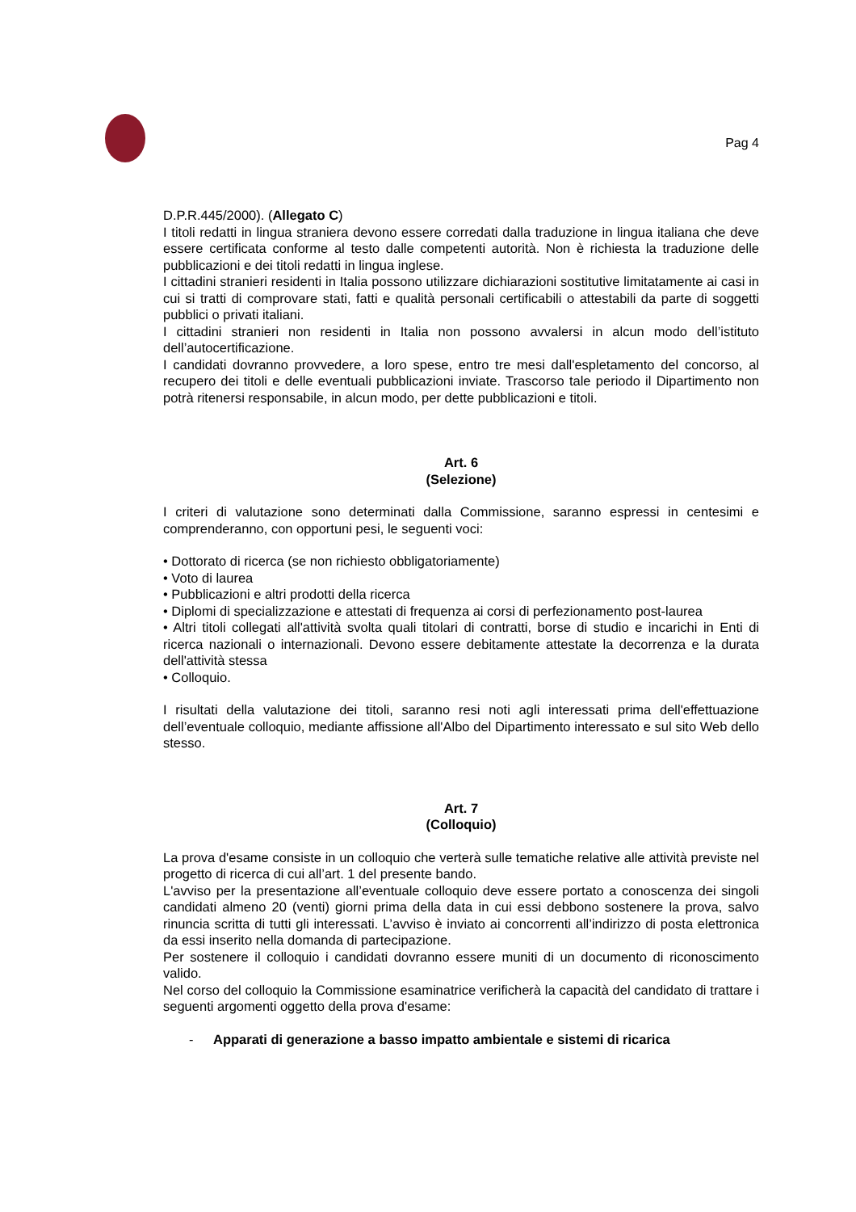Pag 4
D.P.R.445/2000). (Allegato C)
I titoli redatti in lingua straniera devono essere corredati dalla traduzione in lingua italiana che deve essere certificata conforme al testo dalle competenti autorità. Non è richiesta la traduzione delle pubblicazioni e dei titoli redatti in lingua inglese.
I cittadini stranieri residenti in Italia possono utilizzare dichiarazioni sostitutive limitatamente ai casi in cui si tratti di comprovare stati, fatti e qualità personali certificabili o attestabili da parte di soggetti pubblici o privati italiani.
I cittadini stranieri non residenti in Italia non possono avvalersi in alcun modo dell’istituto dell’autocertificazione.
I candidati dovranno provvedere, a loro spese, entro tre mesi dall'espletamento del concorso, al recupero dei titoli e delle eventuali pubblicazioni inviate. Trascorso tale periodo il Dipartimento non potrà ritenersi responsabile, in alcun modo, per dette pubblicazioni e titoli.
Art. 6
(Selezione)
I criteri di valutazione sono determinati dalla Commissione, saranno espressi in centesimi e comprenderanno, con opportuni pesi, le seguenti voci:
• Dottorato di ricerca (se non richiesto obbligatoriamente)
• Voto di laurea
• Pubblicazioni e altri prodotti della ricerca
• Diplomi di specializzazione e attestati di frequenza ai corsi di perfezionamento post-laurea
• Altri titoli collegati all'attività svolta quali titolari di contratti, borse di studio e incarichi in Enti di ricerca nazionali o internazionali. Devono essere debitamente attestate la decorrenza e la durata dell'attività stessa
• Colloquio.
I risultati della valutazione dei titoli, saranno resi noti agli interessati prima dell'effettuazione dell’eventuale colloquio, mediante affissione all'Albo del Dipartimento interessato e sul sito Web dello stesso.
Art. 7
(Colloquio)
La prova d'esame consiste in un colloquio che verterà sulle tematiche relative alle attività previste nel progetto di ricerca di cui all’art. 1 del presente bando.
L'avviso per la presentazione all’eventuale colloquio deve essere portato a conoscenza dei singoli candidati almeno 20 (venti) giorni prima della data in cui essi debbono sostenere la prova, salvo rinuncia scritta di tutti gli interessati. L’avviso è inviato ai concorrenti all’indirizzo di posta elettronica da essi inserito nella domanda di partecipazione.
Per sostenere il colloquio i candidati dovranno essere muniti di un documento di riconoscimento valido.
Nel corso del colloquio la Commissione esaminatrice verificherà la capacità del candidato di trattare i seguenti argomenti oggetto della prova d'esame:
- Apparati di generazione a basso impatto ambientale e sistemi di ricarica